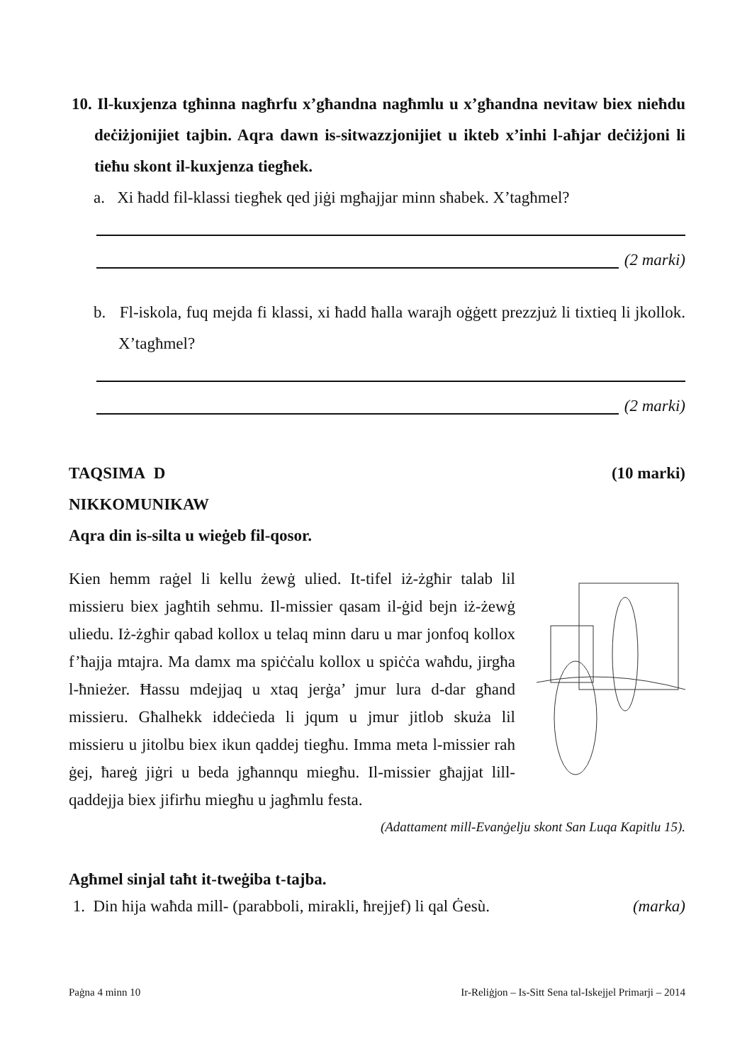10. Il-kuxjenza tgħinna nagħrfu x’għandna nagħmlu u x’għandna nevitaw biex nieħdu deċiżjonijiet tajbin. Aqra dawn is-sitwazzjonijiet u ikteb x’inhi l-aħjar deċiżjoni li tieħu skont il-kuxjenza tiegħek.
a. Xi ħadd fil-klassi tiegħek qed jiġi mgħajjar minn sħabek. X’tagħmel?
(2 marki)
b. Fl-iskola, fuq mejda fi klassi, xi ħadd ħalla warajh oġġett prezzjuż li tixtieq li jkollok. X’tagħmel?
(2 marki)
TAQSIMA D (10 marki)
NIKKOMUNIKAW
Aqra din is-silta u wieġeb fil-qosor.
Kien hemm raġel li kellu żewġ ulied. It-tifel iż-żgħir talab lil missieru biex jagħtih sehmu. Il-missier qasam il-ġid bejn iż-żewġ uliedu. Iż-żgħir qabad kollox u telaq minn daru u mar jonfoq kollox f’ħajja mtajra. Ma damx ma spiċċalu kollox u spiċċa waħdu, jirgħa l-ħnieżer. Ħassu mdejjaq u xtaq jerġa’ jmur lura d-dar għand missieru. Għalhekk iddeċieda li jqum u jmur jitlob skuża lil missieru u jitolbu biex ikun qaddej tiegħu. Imma meta l-missier rah ġej, ħareġ jiġri u beda jgħannqu miegħu. Il-missier għajjat lill-qaddejja biex jifirħu miegħu u jagħmlu festa.
(Adattament mill-Evanġelju skont San Luqa Kapitlu 15).
Agħmel sinjal taħt it-tweġiba t-tajba.
1. Din hija waħda mill- (parabboli, mirakli, ħrejjef) li qal Ġesù. (marka)
Paġna 4 minn 10 Ir-Reliġjon – Is-Sitt Sena tal-Iskejjel Primarji – 2014